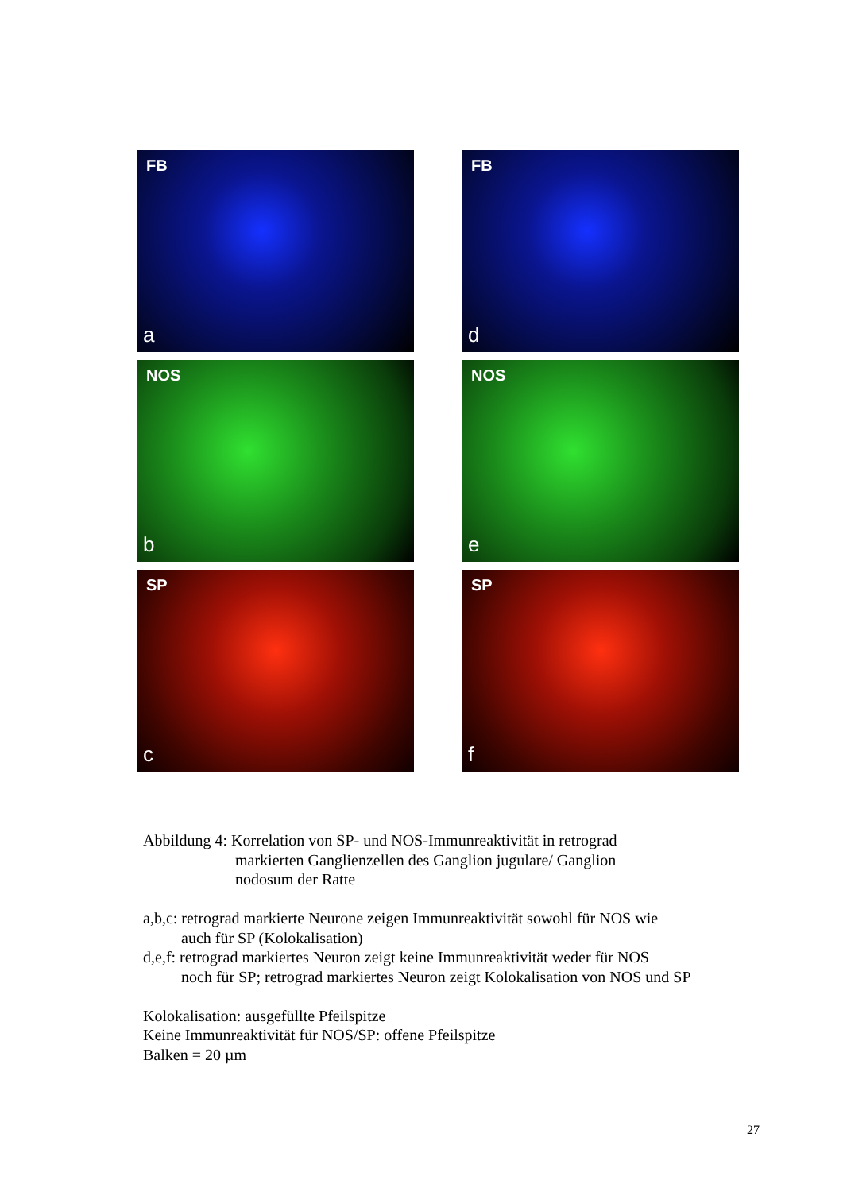FB
a
FB
d
NOS
b
NOS
e
SP
c
SP
f
Abbildung 4: Korrelation von SP- und NOS-Immunreaktivität in retrograd
markierten Ganglienzellen des Ganglion jugulare/ Ganglion
nodosum der Ratte
a,b,c: retrograd markierte Neurone zeigen Immunreaktivität sowohl für NOS wie
auch für SP (Kolokalisation)
d,e,f: retrograd markiertes Neuron zeigt keine Immunreaktivität weder für NOS
noch für SP; retrograd markiertes Neuron zeigt Kolokalisation von NOS und SP
Kolokalisation: ausgefüllte Pfeilspitze
Keine Immunreaktivität für NOS/SP: offene Pfeilspitze
Balken = 20 µm
27